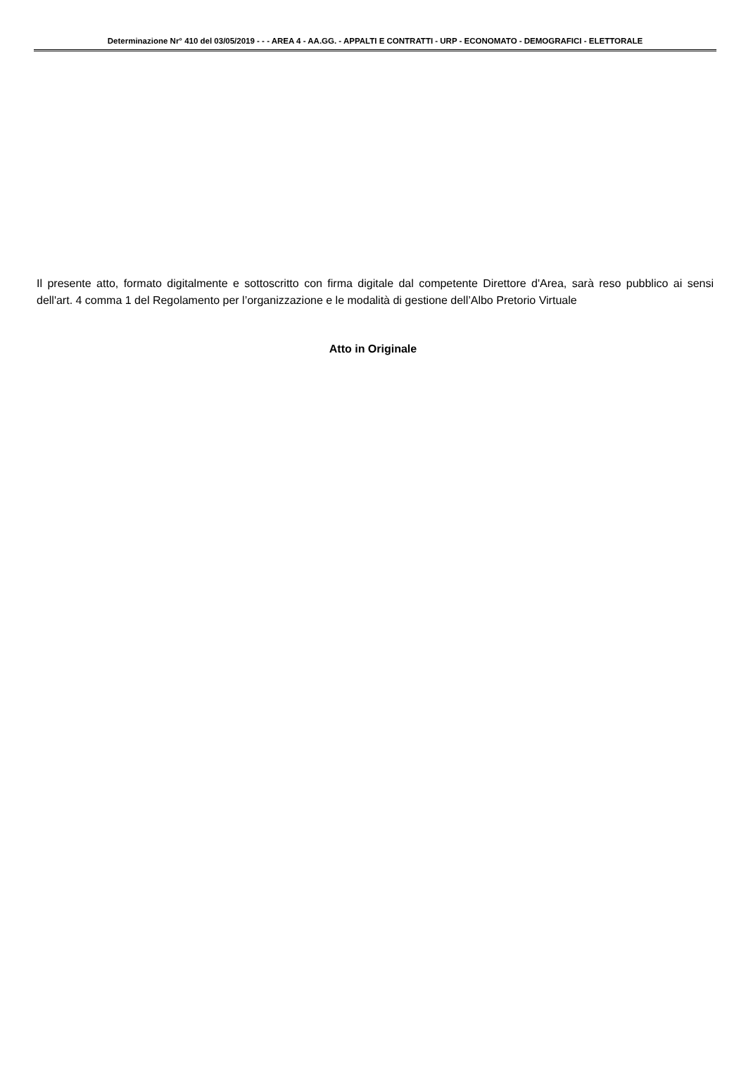Determinazione Nr° 410 del 03/05/2019 - - - AREA 4 - AA.GG. - APPALTI E CONTRATTI - URP - ECONOMATO - DEMOGRAFICI - ELETTORALE
Il presente atto, formato digitalmente e sottoscritto con firma digitale dal competente Direttore d'Area, sarà reso pubblico ai sensi dell'art. 4 comma 1 del Regolamento per l’organizzazione e le modalità di gestione dell’Albo Pretorio Virtuale
Atto in Originale